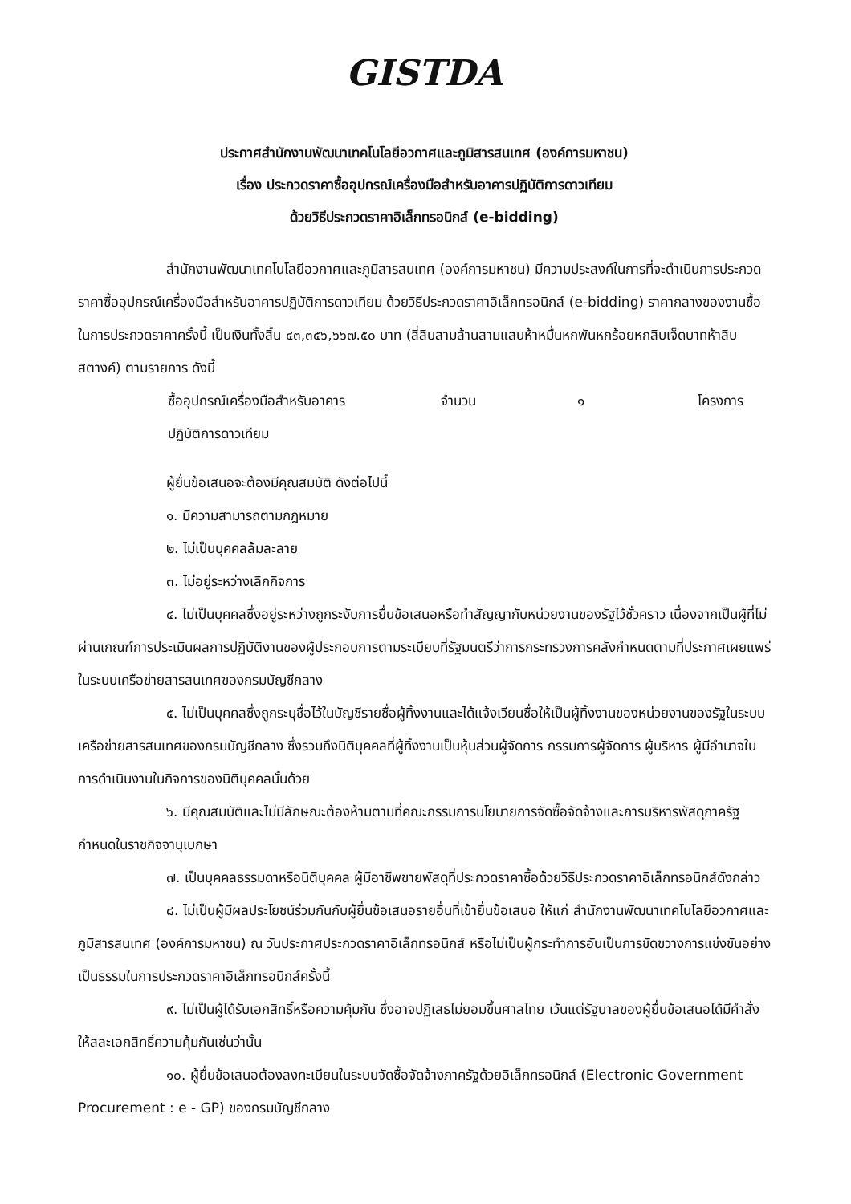GISTDA
ประกาศสำนักงานพัฒนาเทคโนโลยีอวกาศและภูมิสารสนเทศ (องค์การมหาชน)
เรื่อง ประกวดราคาซื้ออุปกรณ์เครื่องมือสำหรับอาคารปฏิบัติการดาวเทียม
ด้วยวิธีประกวดราคาอิเล็กทรอนิกส์ (e-bidding)
สำนักงานพัฒนาเทคโนโลยีอวกาศและภูมิสารสนเทศ (องค์การมหาชน) มีความประสงค์ในการที่จะดำเนินการประกวดราคาซื้ออุปกรณ์เครื่องมือสำหรับอาคารปฏิบัติการดาวเทียม ด้วยวิธีประกวดราคาอิเล็กทรอนิกส์ (e-bidding) ราคากลางของงานซื้อในการประกวดราคาครั้งนี้ เป็นเงินทั้งสิ้น ๔๓,๓๕๖,๖๖๗.๕๐ บาท (สี่สิบสามล้านสามแสนห้าหมื่นหกพันหกร้อยหกสิบเจ็ดบาทห้าสิบสตางค์) ตามรายการ ดังนี้
ซื้ออุปกรณ์เครื่องมือสำหรับอาคาร
ปฏิบัติการดาวเทียม จำนวน ๑ โครงการ
ผู้ยื่นข้อเสนอจะต้องมีคุณสมบัติ ดังต่อไปนี้
๑. มีความสามารถตามกฎหมาย
๒. ไม่เป็นบุคคลล้มละลาย
๓. ไม่อยู่ระหว่างเลิกกิจการ
๔. ไม่เป็นบุคคลซึ่งอยู่ระหว่างถูกระงับการยื่นข้อเสนอหรือทำสัญญากับหน่วยงานของรัฐไว้ชั่วคราว เนื่องจากเป็นผู้ที่ไม่ผ่านเกณฑ์การประเมินผลการปฏิบัติงานของผู้ประกอบการตามระเบียบที่รัฐมนตรีว่าการกระทรวงการคลังกำหนดตามที่ประกาศเผยแพร่ในระบบเครือข่ายสารสนเทศของกรมบัญชีกลาง
๕. ไม่เป็นบุคคลซึ่งถูกระบุชื่อไว้ในบัญชีรายชื่อผู้ทิ้งงานและได้แจ้งเวียนชื่อให้เป็นผู้ทิ้งงานของหน่วยงานของรัฐในระบบเครือข่ายสารสนเทศของกรมบัญชีกลาง ซึ่งรวมถึงนิติบุคคลที่ผู้ทิ้งงานเป็นหุ้นส่วนผู้จัดการ กรรมการผู้จัดการ ผู้บริหาร ผู้มีอำนาจในการดำเนินงานในกิจการของนิติบุคคลนั้นด้วย
๖. มีคุณสมบัติและไม่มีลักษณะต้องห้ามตามที่คณะกรรมการนโยบายการจัดซื้อจัดจ้างและการบริหารพัสดุภาครัฐกำหนดในราชกิจจานุเบกษา
๗. เป็นบุคคลธรรมดาหรือนิติบุคคล ผู้มีอาชีพขายพัสดุที่ประกวดราคาซื้อด้วยวิธีประกวดราคาอิเล็กทรอนิกส์ดังกล่าว
๘. ไม่เป็นผู้มีผลประโยชน์ร่วมกันกับผู้ยื่นข้อเสนอรายอื่นที่เข้ายื่นข้อเสนอ ให้แก่ สำนักงานพัฒนาเทคโนโลยีอวกาศและภูมิสารสนเทศ (องค์การมหาชน) ณ วันประกาศประกวดราคาอิเล็กทรอนิกส์ หรือไม่เป็นผู้กระทำการอันเป็นการขัดขวางการแข่งขันอย่างเป็นธรรมในการประกวดราคาอิเล็กทรอนิกส์ครั้งนี้
๙. ไม่เป็นผู้ได้รับเอกสิทธิ์หรือความคุ้มกัน ซึ่งอาจปฏิเสธไม่ยอมขึ้นศาลไทย เว้นแต่รัฐบาลของผู้ยื่นข้อเสนอได้มีคำสั่งให้สละเอกสิทธิ์ความคุ้มกันเช่นว่านั้น
๑๐. ผู้ยื่นข้อเสนอต้องลงทะเบียนในระบบจัดซื้อจัดจ้างภาครัฐด้วยอิเล็กทรอนิกส์ (Electronic Government Procurement : e - GP) ของกรมบัญชีกลาง